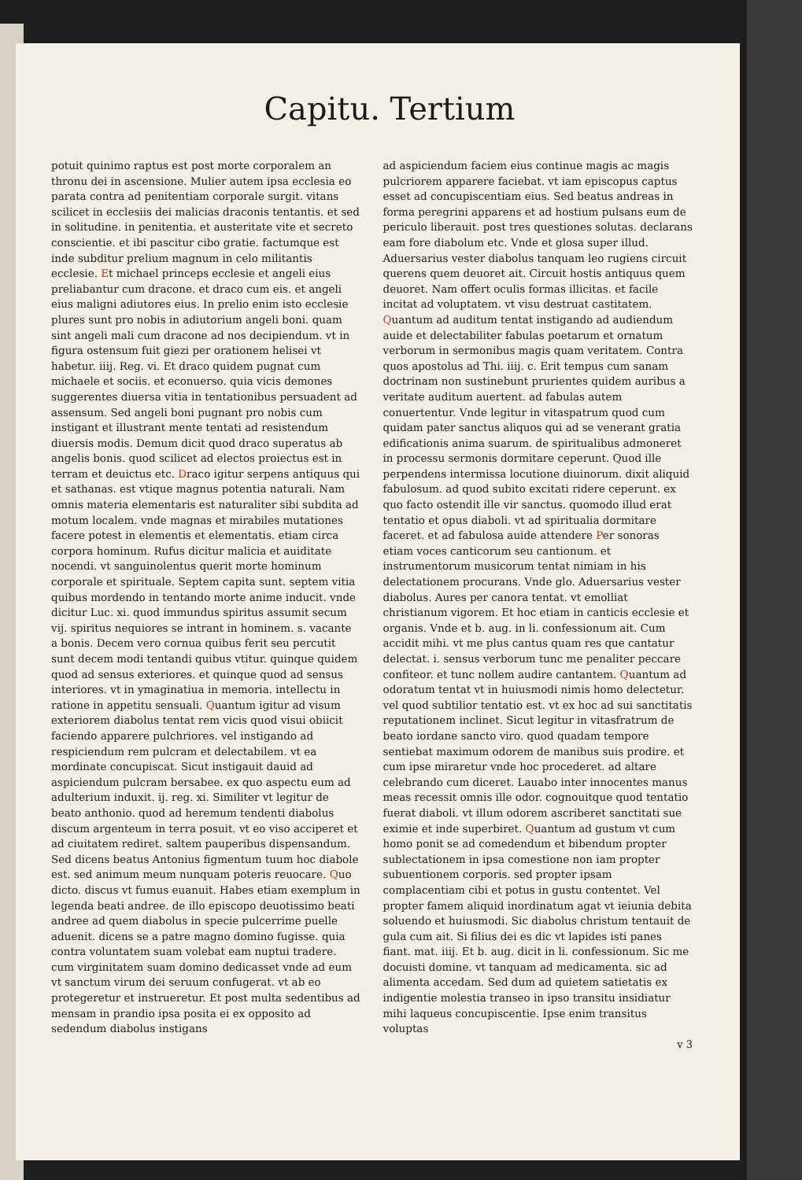Capitu. Tertium
potuit quinimo raptus est post morte corporalem an thronu dei in ascensione. Mulier autem ipsa ecclesia eo parata contra ad penitentiam corporale surgit. vitans scilicet in ecclesiis dei malicias draconis tentantis. et sed in solitudine. in penitentia. et austeritate vite et secreto conscientie. et ibi pascitur cibo gratie. factumque est inde subditur prelium magnum in celo militantis ecclesie. Et michael princeps ecclesie et angeli eius preliabantur cum dracone. et draco cum eis. et angeli eius maligni adiutores eius. In prelio enim isto ecclesie plures sunt pro nobis in adiutorium angeli boni. quam sint angeli mali cum dracone ad nos decipiendum. vt in figura ostensum fuit giezi per orationem helisei vt habetur. iiij. Reg. vi. Et draco quidem pugnat cum michaele et sociis. et econuerso. quia vicis demones suggerentes diuersa vitia in tentationibus persuadent ad assensum. Sed angeli boni pugnant pro nobis cum instigant et illustrant mente tentati ad resistendum diuersis modis. Demum dicit quod draco superatus ab angelis bonis. quod scilicet ad electos proiectus est in terram et deuictus etc. Draco igitur serpens antiquus qui et sathanas. est vtique magnus potentia naturali. Nam omnis materia elementaris est naturaliter sibi subdita ad motum localem. vnde magnas et mirabiles mutationes facere potest in elementis et elementatis. etiam circa corpora hominum. Rufus dicitur malicia et auiditate nocendi. vt sanguinolentus querit morte hominum corporale et spirituale. Septem capita sunt. septem vitia quibus mordendo in tentando morte anime inducit. vnde dicitur Luc. xi. quod immundus spiritus assumit secum vij. spiritus nequiores se intrant in hominem. s. vacante a bonis. Decem vero cornua quibus ferit seu percutit sunt decem modi tentandi quibus vtitur. quinque quidem quod ad sensus exteriores. et quinque quod ad sensus interiores. vt in ymaginatiua in memoria. intellectu in ratione in appetitu sensuali. Quantum igitur ad visum exteriorem diabolus tentat rem vicis quod visui obiicit faciendo apparere pulchriores. vel instigando ad respiciendum rem pulcram et delectabilem. vt ea mordinate concupiscat. Sicut instigauit dauid ad aspiciendum pulcram bersabee. ex quo aspectu eum ad adulterium induxit. ij. reg. xi. Similiter vt legitur de beato anthonio. quod ad heremum tendenti diabolus discum argenteum in terra posuit. vt eo viso acciperet et ad ciuitatem rediret. saltem pauperibus dispensandum. Sed dicens beatus Antonius figmentum tuum hoc diabole est. sed animum meum nunquam poteris reuocare. Quo dicto. discus vt fumus euanuit. Habes etiam exemplum in legenda beati andree. de illo episcopo deuotissimo beati andree ad quem diabolus in specie pulcerrime puelle aduenit. dicens se a patre magno domino fugisse. quia contra voluntatem suam volebat eam nuptui tradere. cum virginitatem suam domino dedicasset vnde ad eum vt sanctum virum dei seruum confugerat. vt ab eo protegeretur et instrueretur. Et post multa sedentibus ad mensam in prandio ipsa posita ei ex opposito ad sedendum diabolus instigans
ad aspiciendum faciem eius continue magis ac magis pulcriorem apparere faciebat. vt iam episcopus captus esset ad concupiscentiam eius. Sed beatus andreas in forma peregrini apparens et ad hostium pulsans eum de periculo liberauit. post tres questiones solutas. declarans eam fore diabolum etc. Vnde et glosa super illud. Aduersarius vester diabolus tanquam leo rugiens circuit querens quem deuoret ait. Circuit hostis antiquus quem deuoret. Nam offert oculis formas illicitas. et facile incitat ad voluptatem. vt visu destruat castitatem. Quantum ad auditum tentat instigando ad audiendum auide et delectabiliter fabulas poetarum et ornatum verborum in sermonibus magis quam veritatem. Contra quos apostolus ad Thi. iiij. c. Erit tempus cum sanam doctrinam non sustinebunt prurientes quidem auribus a veritate auditum auertent. ad fabulas autem conuertentur. Vnde legitur in vitaspatrum quod cum quidam pater sanctus aliquos qui ad se venerant gratia edificationis anima suarum. de spiritualibus admoneret in processu sermonis dormitare ceperunt. Quod ille perpendens intermissa locutione diuinorum. dixit aliquid fabulosum. ad quod subito excitati ridere ceperunt. ex quo facto ostendit ille vir sanctus. quomodo illud erat tentatio et opus diaboli. vt ad spiritualia dormitare faceret. et ad fabulosa auide attendere Per sonoras etiam voces canticorum seu cantionum. et instrumentorum musicorum tentat nimiam in his delectationem procurans. Vnde glo. Aduersarius vester diabolus. Aures per canora tentat. vt emolliat christianum vigorem. Et hoc etiam in canticis ecclesie et organis. Vnde et b. aug. in li. confessionum ait. Cum accidit mihi. vt me plus cantus quam res que cantatur delectat. i. sensus verborum tunc me penaliter peccare confiteor. et tunc nollem audire cantantem. Quantum ad odoratum tentat vt in huiusmodi nimis homo delectetur. vel quod subtilior tentatio est. vt ex hoc ad sui sanctitatis reputationem inclinet. Sicut legitur in vitasfratrum de beato iordane sancto viro. quod quadam tempore sentiebat maximum odorem de manibus suis prodire. et cum ipse miraretur vnde hoc procederet. ad altare celebrando cum diceret. Lauabo inter innocentes manus meas recessit omnis ille odor. cognouitque quod tentatio fuerat diaboli. vt illum odorem ascriberet sanctitati sue eximie et inde superbiret. Quantum ad gustum vt cum homo ponit se ad comedendum et bibendum propter sublectationem in ipsa comestione non iam propter subuentionem corporis. sed propter ipsam complacentiam cibi et potus in gustu contentet. Vel propter famem aliquid inordinatum agat vt ieiunia debita soluendo et huiusmodi. Sic diabolus christum tentauit de gula cum ait. Si filius dei es dic vt lapides isti panes fiant. mat. iiij. Et b. aug. dicit in li. confessionum. Sic me docuisti domine. vt tanquam ad medicamenta. sic ad alimenta accedam. Sed dum ad quietem satietatis ex indigentie molestia transeo in ipso transitu insidiatur mihi laqueus concupiscentie. Ipse enim transitus voluptas
v 3